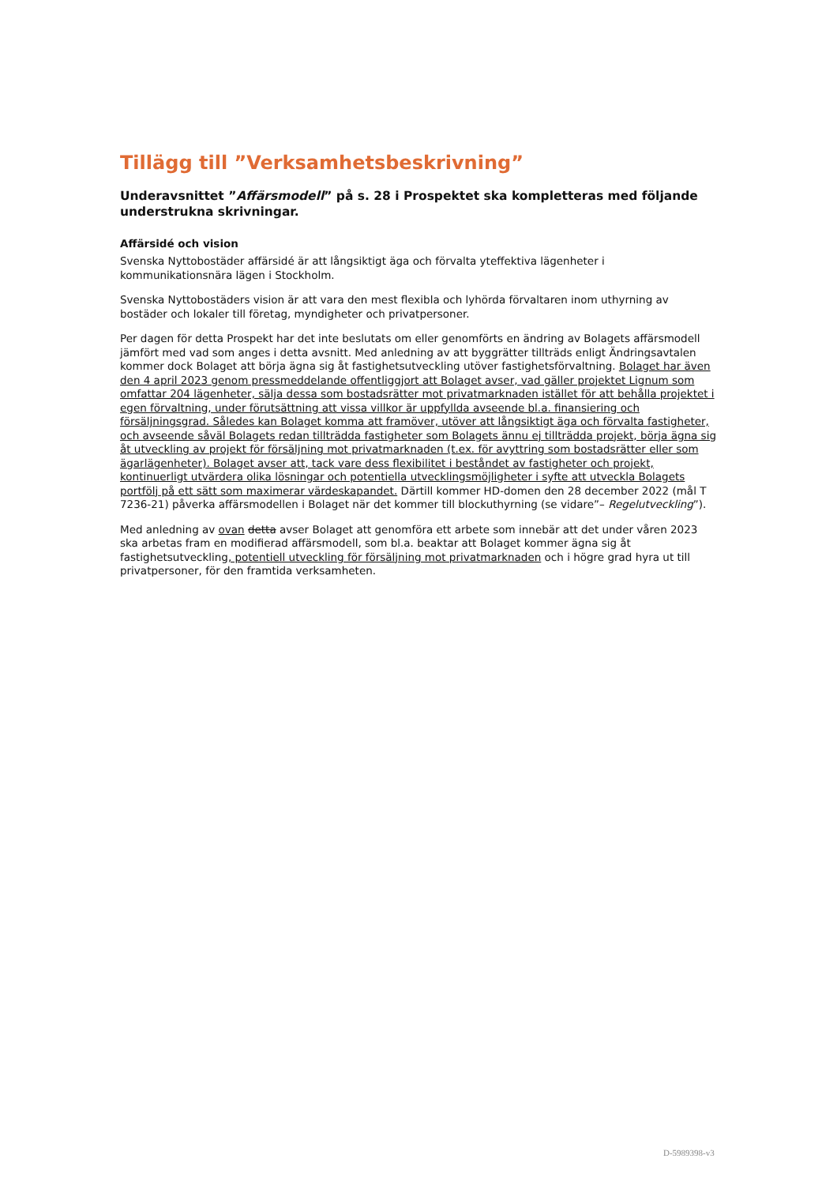Tillägg till ”Verksamhetsbeskrivning”
Underavsnittet ”Affärsmodell” på s. 28 i Prospektet ska kompletteras med följande understrukna skrivningar.
Affärsidé och vision
Svenska Nyttobostäder affärsidé är att långsiktigt äga och förvalta yteffektiva lägenheter i kommunikationsnära lägen i Stockholm.
Svenska Nyttobostäders vision är att vara den mest flexibla och lyhörda förvaltaren inom uthyrning av bostäder och lokaler till företag, myndigheter och privatpersoner.
Per dagen för detta Prospekt har det inte beslutats om eller genomförts en ändring av Bolagets affärsmodell jämfört med vad som anges i detta avsnitt. Med anledning av att byggrätter tillträds enligt Ändringsavtalen kommer dock Bolaget att börja ägna sig åt fastighetsutveckling utöver fastighetsförvaltning. Bolaget har även den 4 april 2023 genom pressmeddelande offentliggjort att Bolaget avser, vad gäller projektet Lignum som omfattar 204 lägenheter, sälja dessa som bostadsrätter mot privatmarknaden istället för att behålla projektet i egen förvaltning, under förutsättning att vissa villkor är uppfyllda avseende bl.a. finansiering och försäljningsgrad. Således kan Bolaget komma att framöver, utöver att långsiktigt äga och förvalta fastigheter, och avseende såväl Bolagets redan tillträdda fastigheter som Bolagets ännu ej tillträdda projekt, börja ägna sig åt utveckling av projekt för försäljning mot privatmarknaden (t.ex. för avyttring som bostadsrätter eller som ägarlägenheter). Bolaget avser att, tack vare dess flexibilitet i beståndet av fastigheter och projekt, kontinuerligt utvärdera olika lösningar och potentiella utvecklingsmöjligheter i syfte att utveckla Bolagets portfölj på ett sätt som maximerar värdeskapandet. Därtill kommer HD-domen den 28 december 2022 (mål T 7236-21) påverka affärsmodellen i Bolaget när det kommer till blockuthyrning (se vidare”– Regelutveckling”).
Med anledning av ovan detta avser Bolaget att genomföra ett arbete som innebär att det under våren 2023 ska arbetas fram en modifierad affärsmodell, som bl.a. beaktar att Bolaget kommer ägna sig åt fastighetsutveckling, potentiell utveckling för försäljning mot privatmarknaden och i högre grad hyra ut till privatpersoner, för den framtida verksamheten.
D-5989398-v3